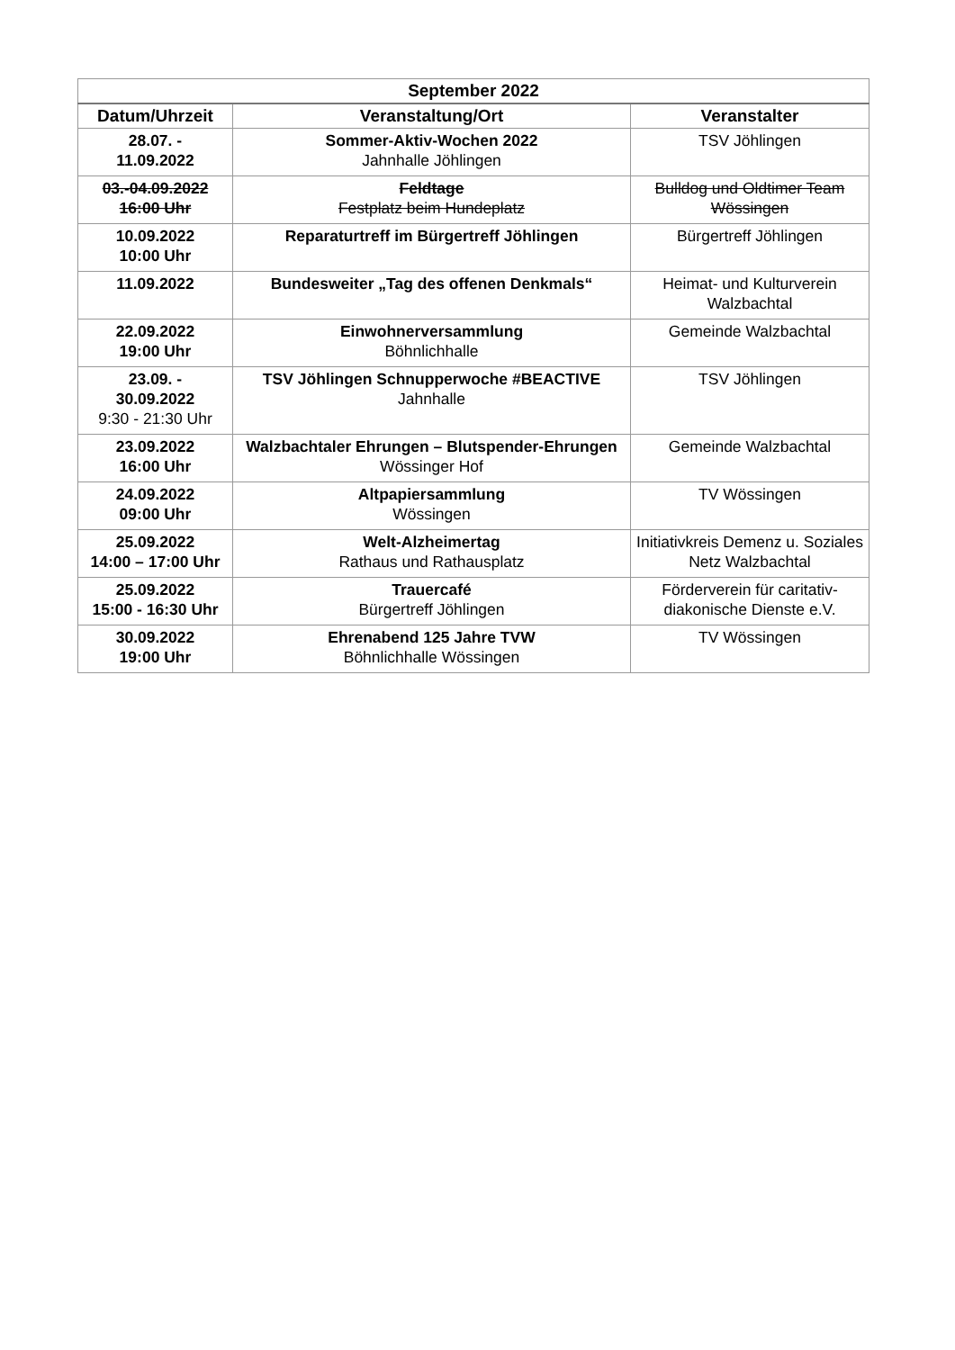| September 2022 | | |
| --- | --- | --- |
| Datum/Uhrzeit | Veranstaltung/Ort | Veranstalter |
| 28.07. - 11.09.2022 | Sommer-Aktiv-Wochen 2022 Jahnhalle Jöhlingen | TSV Jöhlingen |
| 03.-04.09.2022 16:00 Uhr | Feldtage Festplatz beim Hundeplatz | Bulldog und Oldtimer Team Wössingen |
| 10.09.2022 10:00 Uhr | Reparaturtreff im Bürgertreff Jöhlingen | Bürgertreff Jöhlingen |
| 11.09.2022 | Bundesweiter „Tag des offenen Denkmals“ | Heimat- und Kulturverein Walzbachtal |
| 22.09.2022 19:00 Uhr | Einwohnerversammlung Böhnlichhalle | Gemeinde Walzbachtal |
| 23.09. - 30.09.2022 9:30 - 21:30 Uhr | TSV Jöhlingen Schnupperwoche #BEACTIVE Jahnhalle | TSV Jöhlingen |
| 23.09.2022 16:00 Uhr | Walzbachtaler Ehrungen – Blutspender-Ehrungen Wössinger Hof | Gemeinde Walzbachtal |
| 24.09.2022 09:00 Uhr | Altpapiersammlung Wössingen | TV Wössingen |
| 25.09.2022 14:00 – 17:00 Uhr | Welt-Alzheimertag Rathaus und Rathausplatz | Initiativkreis Demenz u. Soziales Netz Walzbachtal |
| 25.09.2022 15:00 - 16:30 Uhr | Trauercafé Bürgertreff Jöhlingen | Förderverein für caritativ-diakonische Dienste e.V. |
| 30.09.2022 19:00 Uhr | Ehrenabend 125 Jahre TVW Böhnlichhalle Wössingen | TV Wössingen |